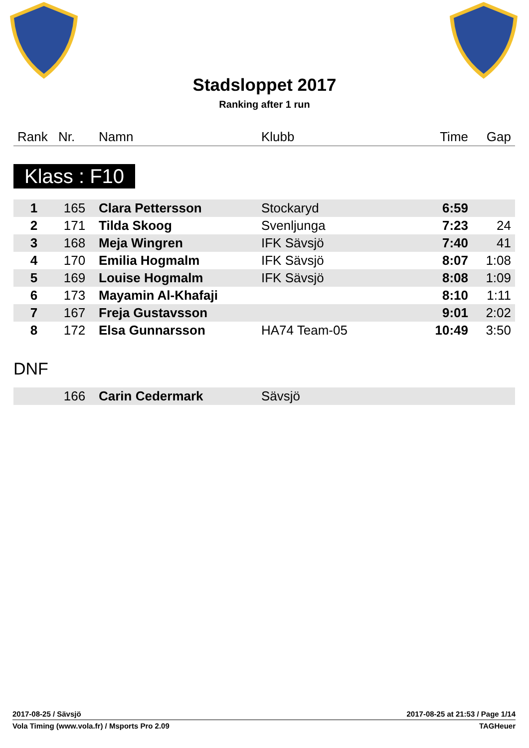Stadsloppet 2017
Ranking after 1 run
| Rank | Nr. | Namn | Klubb | Time | Gap |
| --- | --- | --- | --- | --- | --- |
Klass : F10
| 1 | 165 | Clara Pettersson | Stockaryd | 6:59 | |
| 2 | 171 | Tilda Skoog | Svenljunga | 7:23 | 24 |
| 3 | 168 | Meja Wingren | IFK Sävsjö | 7:40 | 41 |
| 4 | 170 | Emilia Hogmalm | IFK Sävsjö | 8:07 | 1:08 |
| 5 | 169 | Louise Hogmalm | IFK Sävsjö | 8:08 | 1:09 |
| 6 | 173 | Mayamin Al-Khafaji | | 8:10 | 1:11 |
| 7 | 167 | Freja Gustavsson | | 9:01 | 2:02 |
| 8 | 172 | Elsa Gunnarsson | HA74 Team-05 | 10:49 | 3:50 |
DNF
| | 166 | Carin Cedermark | Sävsjö | | |
2017-08-25 / Sävsjö 2017-08-25 at 21:53 / Page 1/14
Vola Timing (www.vola.fr) / Msports Pro 2.09 TAGHeuer